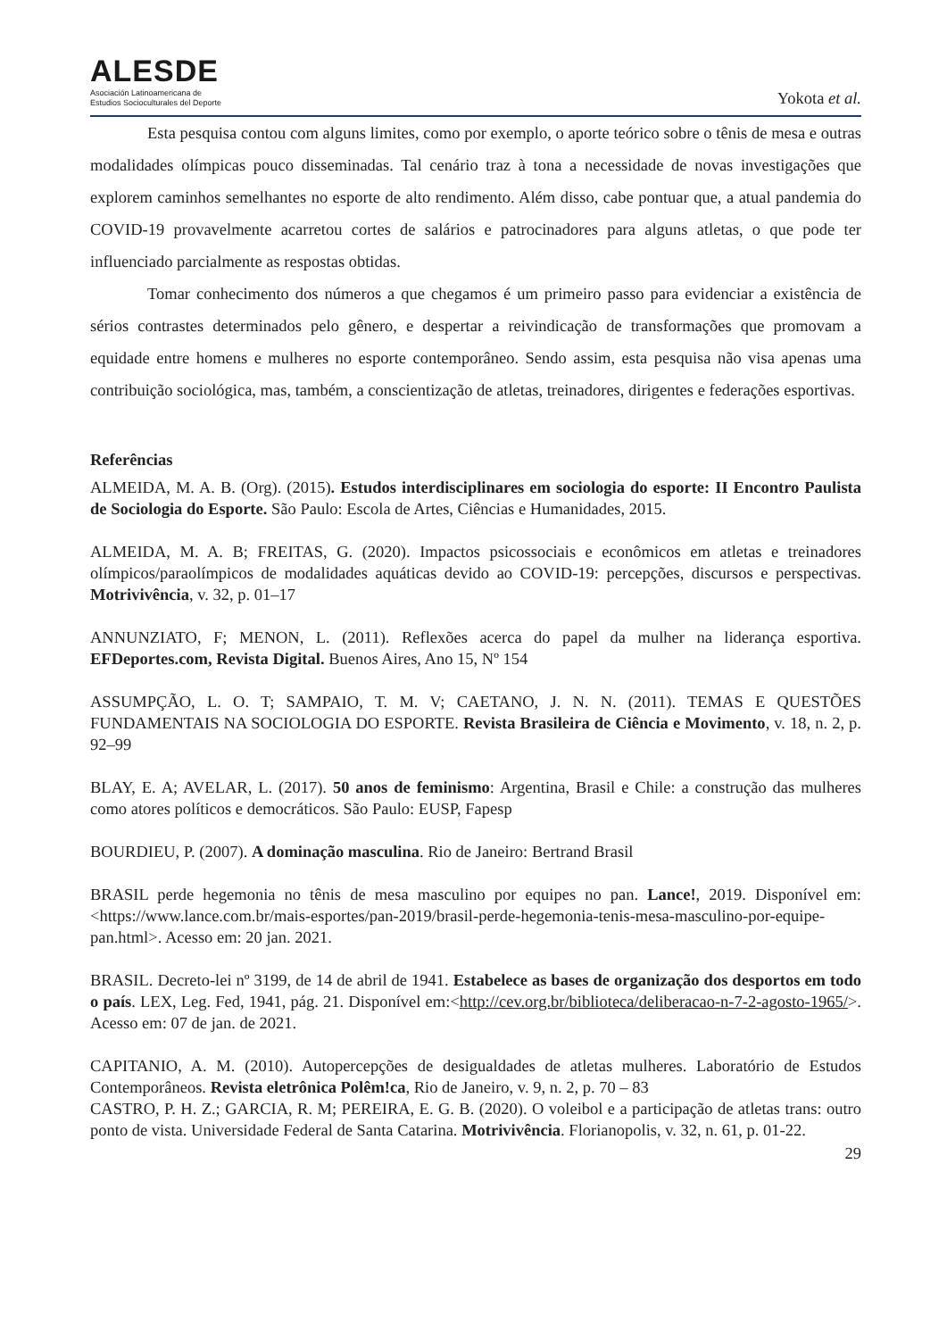ALESDE
Asociación Latinoamericana de
Estudios Socioculturales del Deporte
Yokota et al.
Esta pesquisa contou com alguns limites, como por exemplo, o aporte teórico sobre o tênis de mesa e outras modalidades olímpicas pouco disseminadas. Tal cenário traz à tona a necessidade de novas investigações que explorem caminhos semelhantes no esporte de alto rendimento. Além disso, cabe pontuar que, a atual pandemia do COVID-19 provavelmente acarretou cortes de salários e patrocinadores para alguns atletas, o que pode ter influenciado parcialmente as respostas obtidas.
Tomar conhecimento dos números a que chegamos é um primeiro passo para evidenciar a existência de sérios contrastes determinados pelo gênero, e despertar a reivindicação de transformações que promovam a equidade entre homens e mulheres no esporte contemporâneo. Sendo assim, esta pesquisa não visa apenas uma contribuição sociológica, mas, também, a conscientização de atletas, treinadores, dirigentes e federações esportivas.
Referências
ALMEIDA, M. A. B. (Org). (2015). Estudos interdisciplinares em sociologia do esporte: II Encontro Paulista de Sociologia do Esporte. São Paulo: Escola de Artes, Ciências e Humanidades, 2015.
ALMEIDA, M. A. B; FREITAS, G. (2020). Impactos psicossociais e econômicos em atletas e treinadores olímpicos/paraolímpicos de modalidades aquáticas devido ao COVID-19: percepções, discursos e perspectivas. Motrivivência, v. 32, p. 01–17
ANNUNZIATO, F; MENON, L. (2011). Reflexões acerca do papel da mulher na liderança esportiva. EFDeportes.com, Revista Digital. Buenos Aires, Ano 15, Nº 154
ASSUMPÇÃO, L. O. T; SAMPAIO, T. M. V; CAETANO, J. N. N. (2011). TEMAS E QUESTÕES FUNDAMENTAIS NA SOCIOLOGIA DO ESPORTE. Revista Brasileira de Ciência e Movimento, v. 18, n. 2, p. 92–99
BLAY, E. A; AVELAR, L. (2017). 50 anos de feminismo: Argentina, Brasil e Chile: a construção das mulheres como atores políticos e democráticos. São Paulo: EUSP, Fapesp
BOURDIEU, P. (2007). A dominação masculina. Rio de Janeiro: Bertrand Brasil
BRASIL perde hegemonia no tênis de mesa masculino por equipes no pan. Lance!, 2019. Disponível em:<https://www.lance.com.br/mais-esportes/pan-2019/brasil-perde-hegemonia-tenis-mesa-masculino-por-equipe-pan.html>. Acesso em: 20 jan. 2021.
BRASIL. Decreto-lei nº 3199, de 14 de abril de 1941. Estabelece as bases de organização dos desportos em todo o país. LEX, Leg. Fed, 1941, pág. 21. Disponível em:<http://cev.org.br/biblioteca/deliberacao-n-7-2-agosto-1965/>. Acesso em: 07 de jan. de 2021.
CAPITANIO, A. M. (2010). Autopercepções de desigualdades de atletas mulheres. Laboratório de Estudos Contemporâneos. Revista eletrônica Polêm!ca, Rio de Janeiro, v. 9, n. 2, p. 70 – 83
CASTRO, P. H. Z.; GARCIA, R. M; PEREIRA, E. G. B. (2020). O voleibol e a participação de atletas trans: outro ponto de vista. Universidade Federal de Santa Catarina. Motrivivência. Florianopolis, v. 32, n. 61, p. 01-22.
29